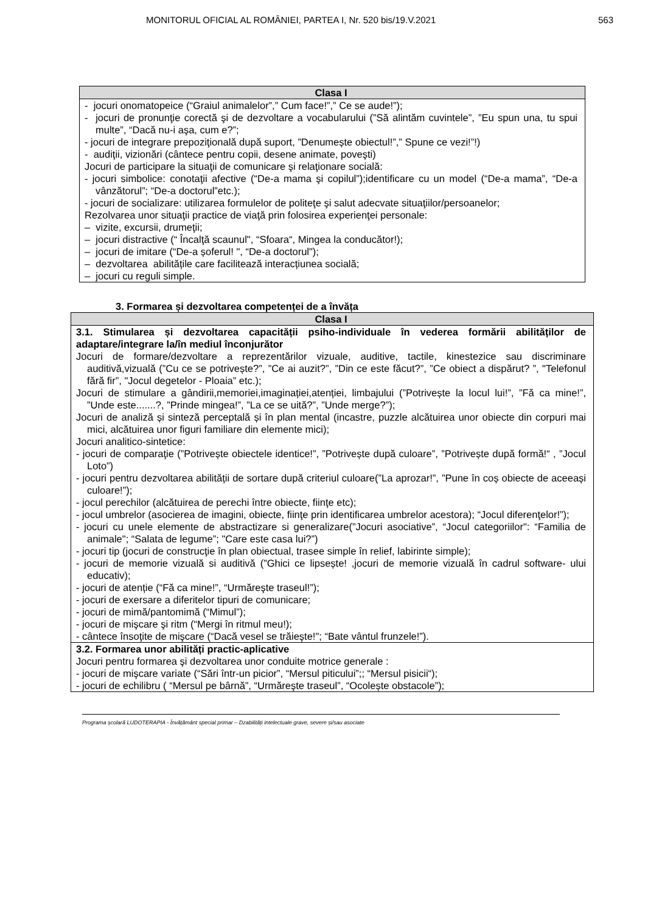MONITORUL OFICIAL AL ROMÂNIEI, PARTEA I, Nr. 520 bis/19.V.2021 563
| Clasa I |
| --- |
| - jocuri onomatopeice (“Graiul animalelor”,” Cum face!”,” Ce se aude!”); - jocuri de pronunţie corectă şi de dezvoltare a vocabularului (”Să alintăm cuvintele”, ”Eu spun una, tu spui multe”, “Dacă nu-i aşa, cum e?”; - jocuri de integrare prepoziţională după suport, ”Denumește obiectul!”,” Spune ce vezi!”!) - audiţii, vizionări (cântece pentru copii, desene animate, poveşti) Jocuri de participare la situaţii de comunicare şi relaţionare socială: - jocuri simbolice: conotaţii afective (“De-a mama şi copilul”);identificare cu un model (“De-a mama”, “De-a vânzătorul”; “De-a doctorul”etc.); - jocuri de socializare: utilizarea formulelor de politeţe şi salut adecvate situaţiilor/persoanelor; Rezolvarea unor situaţii practice de viaţă prin folosirea experienţei personale: – vizite, excursii, drumeţii; – jocuri distractive (“ Încalţă scaunul", “Sfoara“, Mingea la conducător!); – jocuri de imitare (“De-a șoferul! ", “De-a doctorul"); – dezvoltarea abilitățile care facilitează interacțiunea socială; – jocuri cu reguli simple. |
3. Formarea și dezvoltarea competenței de a învăța
| Clasa I |
| --- |
| 3.1. Stimularea și dezvoltarea capacității psiho-individuale în vederea formării abilităților de adaptare/integrare la/în mediul înconjurător Jocuri de formare/dezvoltare a reprezentărilor vizuale, auditive, tactile, kinestezice sau discriminare auditivă,vizuală (”Cu ce se potrivește?”, ”Ce ai auzit?”, ”Din ce este făcut?”, ”Ce obiect a dispărut? ”, "Telefonul fără fir”, "Jocul degetelor - Ploaia” etc.); Jocuri de stimulare a gândirii,memoriei,imaginației,atenției, limbajului (”Potrivește la locul lui!”, ”Fă ca mine!”, ”Unde este.......?, ”Prinde mingea!”, ”La ce se uită?”, ”Unde merge?”); Jocuri de analiză și sinteză perceptală și în plan mental (incastre, puzzle alcătuirea unor obiecte din corpuri mai mici, alcătuirea unor figuri familiare din elemente mici); Jocuri analitico-sintetice: - jocuri de comparaţie (”Potrivește obiectele identice!”, ”Potrivește după culoare”, ”Potrivește după formă!“ , ”Jocul Loto”) - jocuri pentru dezvoltarea abilității de sortare după criteriul culoare(”La aprozar!”, ”Pune în coș obiecte de aceeași culoare!”); - jocul perechilor (alcătuirea de perechi între obiecte, fiinţe etc); - jocul umbrelor (asocierea de imagini, obiecte, fiinţe prin identificarea umbrelor acestora); “Jocul diferenţelor!”); - jocuri cu unele elemente de abstractizare si generalizare(”Jocuri asociative”, “Jocul categoriilor": “Familia de animale"; “Salata de legume”; "Care este casa lui?”) - jocuri tip (jocuri de construcţie în plan obiectual, trasee simple în relief, labirinte simple); - jocuri de memorie vizuală si auditivă (”Ghici ce lipsește! ,jocuri de memorie vizuală în cadrul software- ului educativ); - jocuri de atenție (“Fă ca mine!”, “Urmăreşte traseul!”); - jocuri de exersare a diferitelor tipuri de comunicare; - jocuri de mimă/pantomimă (“Mimul”); - jocuri de mişcare şi ritm (“Mergi în ritmul meu!); - cântece însoţite de mişcare (“Dacă vesel se trăieşte!"; “Bate vântul frunzele!”). |
| 3.2. Formarea unor abilități practic-aplicative Jocuri pentru formarea şi dezvoltarea unor conduite motrice generale : - jocuri de mişcare variate (“Sări într-un picior”, “Mersul piticului”;; “Mersul pisicii“); - jocuri de echilibru ( “Mersul pe bârnă”, “Urmăreşte traseul”, “Ocolește obstacole”); |
Programa școlară LUDOTERAPIA - Învățământ special primar – Dzabilități intelectuale grave, severe și/sau asociate